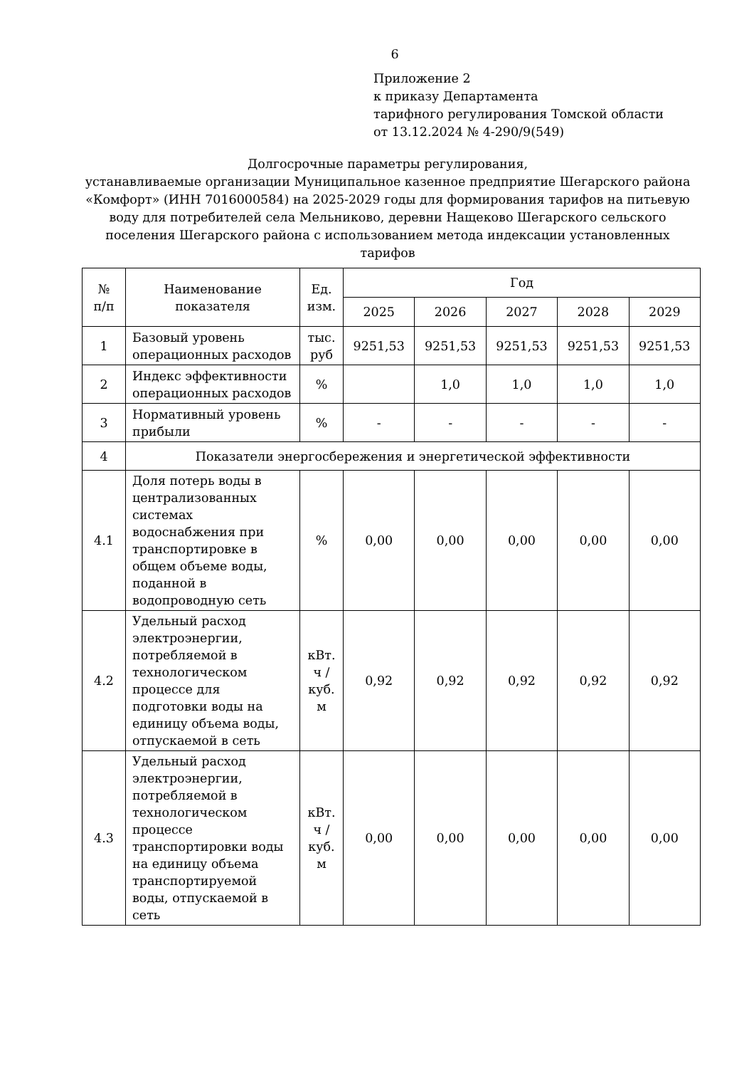6
Приложение 2
к приказу Департамента
тарифного регулирования Томской области
от 13.12.2024 № 4-290/9(549)
Долгосрочные параметры регулирования,
устанавливаемые организации Муниципальное казенное предприятие Шегарского района «Комфорт» (ИНН 7016000584) на 2025-2029 годы для формирования тарифов на питьевую воду для потребителей села Мельниково, деревни Нащеково Шегарского сельского поселения Шегарского района с использованием метода индексации установленных тарифов
| № п/п | Наименование показателя | Ед. изм. | Год | | | | |
| --- | --- | --- | --- | --- | --- | --- | --- |
| | | | 2025 | 2026 | 2027 | 2028 | 2029 |
| 1 | Базовый уровень операционных расходов | тыс. руб | 9251,53 | 9251,53 | 9251,53 | 9251,53 | 9251,53 |
| 2 | Индекс эффективности операционных расходов | % | | 1,0 | 1,0 | 1,0 | 1,0 |
| 3 | Нормативный уровень прибыли | % | - | - | - | - | - |
| 4 | Показатели энергосбережения и энергетической эффективности | | | | | | |
| 4.1 | Доля потерь воды в централизованных системах водоснабжения при транспортировке в общем объеме воды, поданной в водопроводную сеть | % | 0,00 | 0,00 | 0,00 | 0,00 | 0,00 |
| 4.2 | Удельный расход электроэнергии, потребляемой в технологическом процессе для подготовки воды на единицу объема воды, отпускаемой в сеть | кВт. ч / куб. м | 0,92 | 0,92 | 0,92 | 0,92 | 0,92 |
| 4.3 | Удельный расход электроэнергии, потребляемой в технологическом процессе транспортировки воды на единицу объема транспортируемой воды, отпускаемой в сеть | кВт. ч / куб. м | 0,00 | 0,00 | 0,00 | 0,00 | 0,00 |